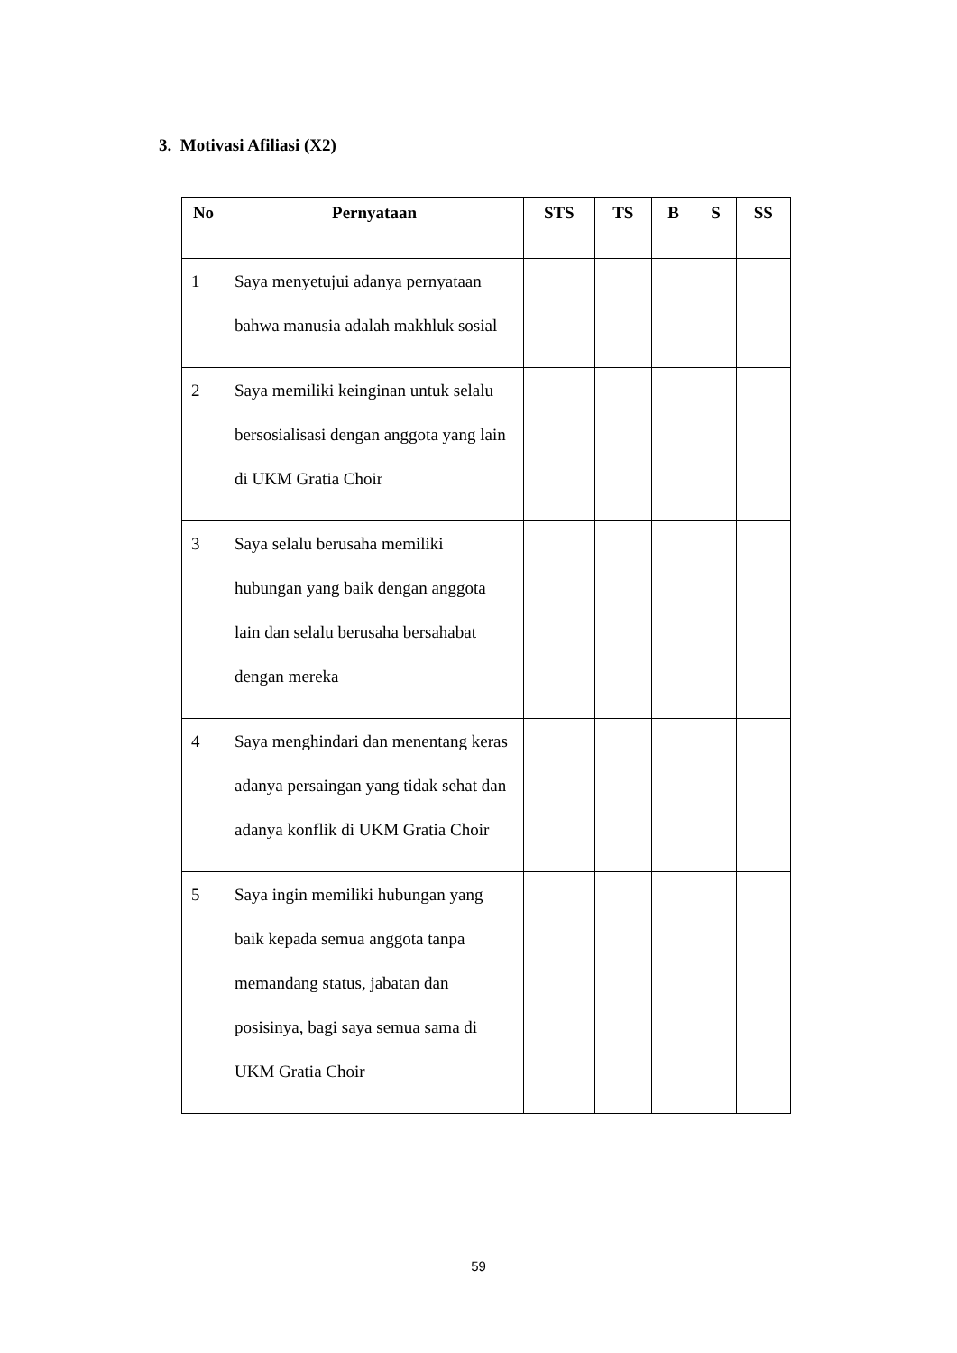3. Motivasi Afiliasi (X2)
| No | Pernyataan | STS | TS | B | S | SS |
| --- | --- | --- | --- | --- | --- | --- |
| 1 | Saya menyetujui adanya pernyataan bahwa manusia adalah makhluk sosial | | | | | |
| 2 | Saya memiliki keinginan untuk selalu bersosialisasi dengan anggota yang lain di UKM Gratia Choir | | | | | |
| 3 | Saya selalu berusaha memiliki hubungan yang baik dengan anggota lain dan selalu berusaha bersahabat dengan mereka | | | | | |
| 4 | Saya menghindari dan menentang keras adanya persaingan yang tidak sehat dan adanya konflik di UKM Gratia Choir | | | | | |
| 5 | Saya ingin memiliki hubungan yang baik kepada semua anggota tanpa memandang status, jabatan dan posisinya, bagi saya semua sama di UKM Gratia Choir | | | | | |
59